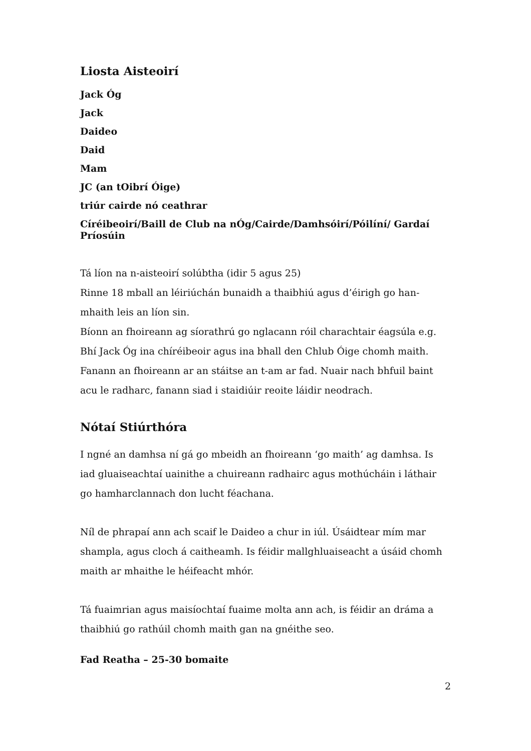Liosta Aisteoirí
Jack Óg
Jack
Daideo
Daid
Mam
JC (an tOibrí Óige)
triúr cairde nó ceathrar
Círéibeoirí/Baill de Club na nÓg/Cairde/Damhsóirí/Póilíní/ Gardaí Príosúin
Tá líon na n-aisteoirí solúbtha (idir 5 agus 25)
Rinne 18 mball an léiriúchán bunaidh a thaibhiú agus d’éirigh go han-mhaith leis an líon sin.
Bíonn an fhoireann ag síorathrú go nglacann róil charachtair éagsúla e.g. Bhí Jack Óg ina chíréibeoir agus ina bhall den Chlub Óige chomh maith.
Fanann an fhoireann ar an stáitse an t-am ar fad. Nuair nach bhfuil baint acu le radharc, fanann siad i staidiúir reoite láidir neodrach.
Nótaí Stiúrthóra
I ngné an damhsa ní gá go mbeidh an fhoireann ‘go maith’ ag damhsa. Is iad gluaiseachtaí uainithe a chuireann radhairc agus mothúcháin i láthair go hamharclannach don lucht féachana.
Níl de phrapaí ann ach scaif le Daideo a chur in iúl. Úsáidtear mím mar shampla, agus cloch á caitheamh. Is féidir mallghluaiseacht a úsáid chomh maith ar mhaithe le héifeacht mhór.
Tá fuaimrian agus maisíochtaí fuaime molta ann ach, is féidir an dráma a thaibhiú go rathúil chomh maith gan na gnéithe seo.
Fad Reatha – 25-30 bomaite
2